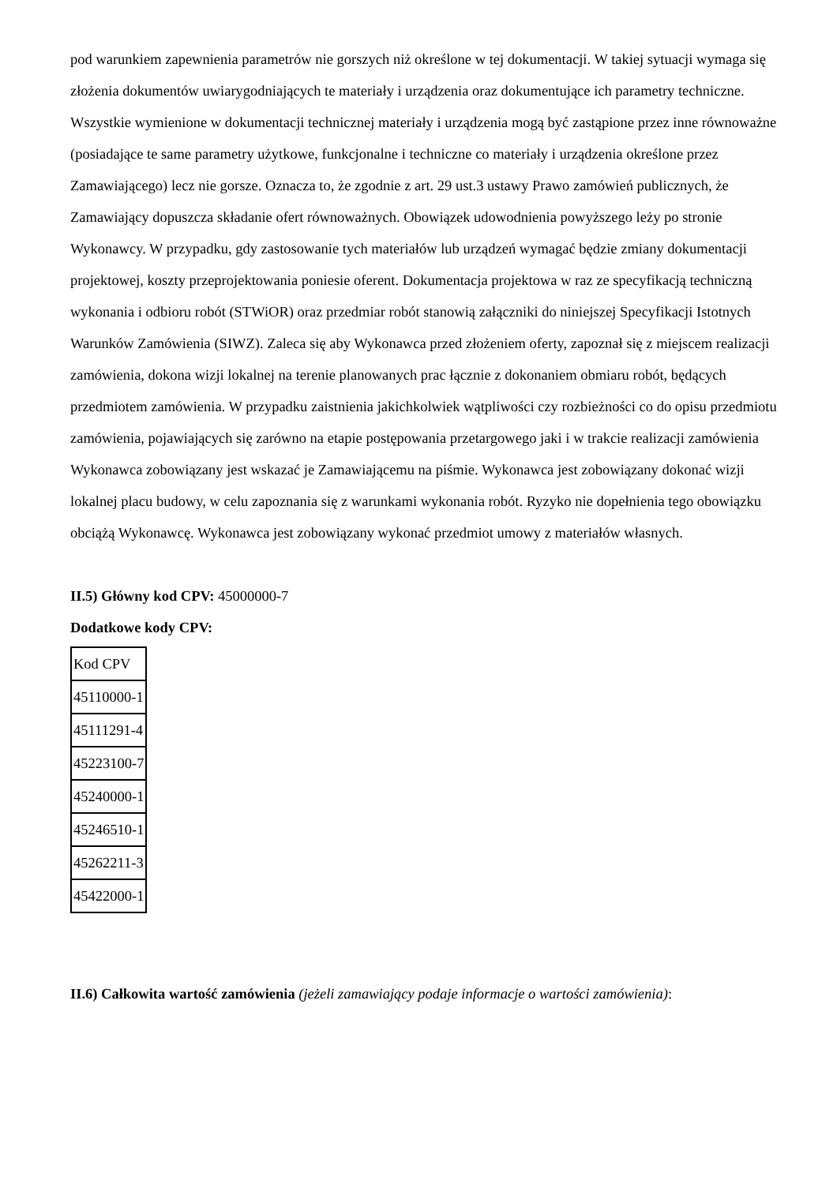pod warunkiem zapewnienia parametrów nie gorszych niż określone w tej dokumentacji. W takiej sytuacji wymaga się złożenia dokumentów uwiarygodniających te materiały i urządzenia oraz dokumentujące ich parametry techniczne. Wszystkie wymienione w dokumentacji technicznej materiały i urządzenia mogą być zastąpione przez inne równoważne (posiadające te same parametry użytkowe, funkcjonalne i techniczne co materiały i urządzenia określone przez Zamawiającego) lecz nie gorsze. Oznacza to, że zgodnie z art. 29 ust.3 ustawy Prawo zamówień publicznych, że Zamawiający dopuszcza składanie ofert równoważnych. Obowiązek udowodnienia powyższego leży po stronie Wykonawcy. W przypadku, gdy zastosowanie tych materiałów lub urządzeń wymagać będzie zmiany dokumentacji projektowej, koszty przeprojektowania poniesie oferent. Dokumentacja projektowa w raz ze specyfikacją techniczną wykonania i odbioru robót (STWiOR) oraz przedmiar robót stanowią załączniki do niniejszej Specyfikacji Istotnych Warunków Zamówienia (SIWZ). Zaleca się aby Wykonawca przed złożeniem oferty, zapoznał się z miejscem realizacji zamówienia, dokona wizji lokalnej na terenie planowanych prac łącznie z dokonaniem obmiaru robót, będących przedmiotem zamówienia. W przypadku zaistnienia jakichkolwiek wątpliwości czy rozbieżności co do opisu przedmiotu zamówienia, pojawiających się zarówno na etapie postępowania przetargowego jaki i w trakcie realizacji zamówienia Wykonawca zobowiązany jest wskazać je Zamawiającemu na piśmie. Wykonawca jest zobowiązany dokonać wizji lokalnej placu budowy, w celu zapoznania się z warunkami wykonania robót. Ryzyko nie dopełnienia tego obowiązku obciążą Wykonawcę. Wykonawca jest zobowiązany wykonać przedmiot umowy z materiałów własnych.
II.5) Główny kod CPV: 45000000-7
Dodatkowe kody CPV:
| Kod CPV |
| 45110000-1 |
| 45111291-4 |
| 45223100-7 |
| 45240000-1 |
| 45246510-1 |
| 45262211-3 |
| 45422000-1 |
II.6) Całkowita wartość zamówienia (jeżeli zamawiający podaje informacje o wartości zamówienia):